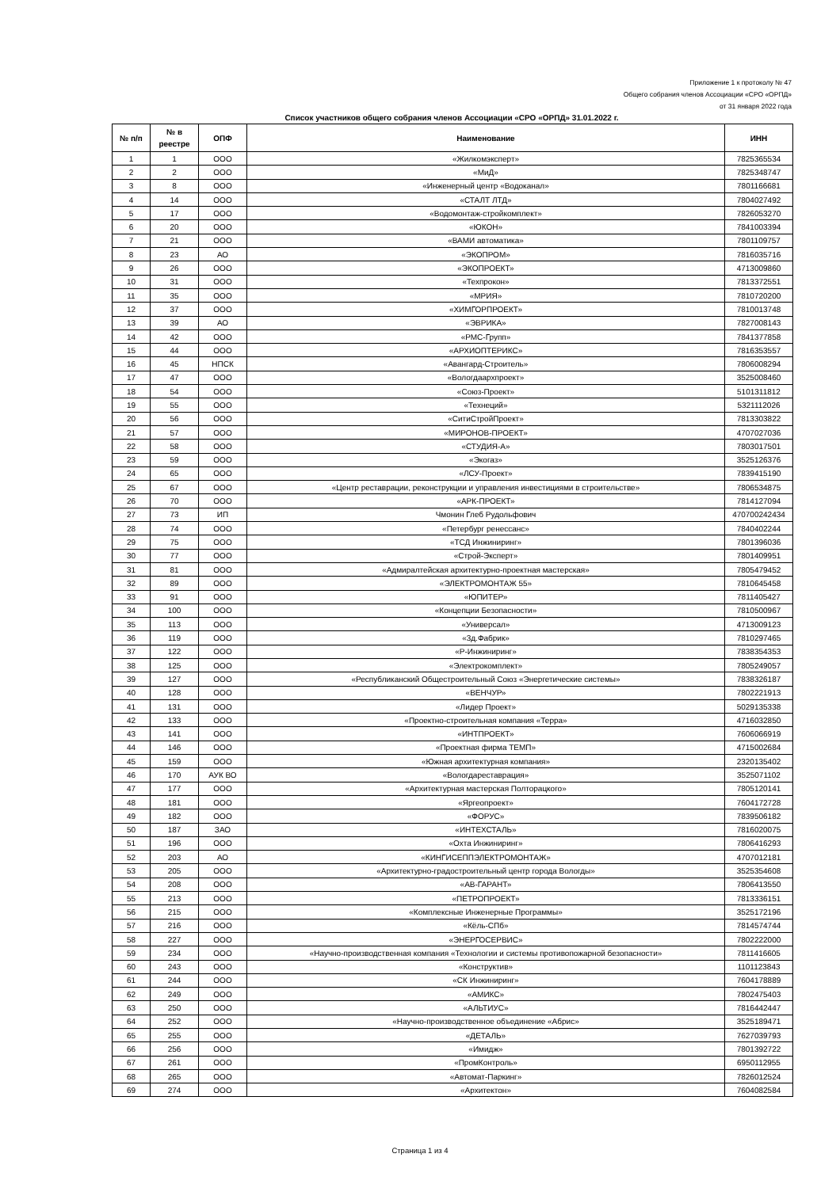Приложение 1 к протоколу № 47
Общего собрания членов Ассоциации «СРО «ОРПД»
от 31 января 2022 года
Список участников общего собрания членов Ассоциации «СРО «ОРПД» 31.01.2022 г.
| № п/п | № в реестре | ОПФ | Наименование | ИНН |
| --- | --- | --- | --- | --- |
| 1 | 1 | ООО | «Жилкомэксперт» | 7825365534 |
| 2 | 2 | ООО | «МиД» | 7825348747 |
| 3 | 8 | ООО | «Инженерный центр «Водоканал» | 7801166681 |
| 4 | 14 | ООО | «СТАЛТ ЛТД» | 7804027492 |
| 5 | 17 | ООО | «Водомонтаж-стройкомплект» | 7826053270 |
| 6 | 20 | ООО | «ЮКОН» | 7841003394 |
| 7 | 21 | ООО | «ВАМИ автоматика» | 7801109757 |
| 8 | 23 | АО | «ЭКОПРОМ» | 7816035716 |
| 9 | 26 | ООО | «ЭКОПРОЕКТ» | 4713009860 |
| 10 | 31 | ООО | «Техпрокон» | 7813372551 |
| 11 | 35 | ООО | «МРИЯ» | 7810720200 |
| 12 | 37 | ООО | «ХИМГОРПРОЕКТ» | 7810013748 |
| 13 | 39 | АО | «ЭВРИКА» | 7827008143 |
| 14 | 42 | ООО | «РМС-Групп» | 7841377858 |
| 15 | 44 | ООО | «АРХИОПТЕРИКС» | 7816353557 |
| 16 | 45 | НПСК | «Авангард-Строитель» | 7806008294 |
| 17 | 47 | ООО | «Вологдаархпроект» | 3525008460 |
| 18 | 54 | ООО | «Союз-Проект» | 5101311812 |
| 19 | 55 | ООО | «Технеций» | 5321112026 |
| 20 | 56 | ООО | «СитиСтройПроект» | 7813303822 |
| 21 | 57 | ООО | «МИРОНОВ-ПРОЕКТ» | 4707027036 |
| 22 | 58 | ООО | «СТУДИЯ-А» | 7803017501 |
| 23 | 59 | ООО | «Экогаз» | 3525126376 |
| 24 | 65 | ООО | «ЛСУ-Проект» | 7839415190 |
| 25 | 67 | ООО | «Центр реставрации, реконструкции и управления инвестициями в строительстве» | 7806534875 |
| 26 | 70 | ООО | «АРК-ПРОЕКТ» | 7814127094 |
| 27 | 73 | ИП | Чмонин Глеб Рудольфович | 470700242434 |
| 28 | 74 | ООО | «Петербург ренессанс» | 7840402244 |
| 29 | 75 | ООО | «ТСД Инжиниринг» | 7801396036 |
| 30 | 77 | ООО | «Строй-Эксперт» | 7801409951 |
| 31 | 81 | ООО | «Адмиралтейская архитектурно-проектная мастерская» | 7805479452 |
| 32 | 89 | ООО | «ЭЛЕКТРОМОНТАЖ 55» | 7810645458 |
| 33 | 91 | ООО | «ЮПИТЕР» | 7811405427 |
| 34 | 100 | ООО | «Концепции Безопасности» | 7810500967 |
| 35 | 113 | ООО | «Универсал» | 4713009123 |
| 36 | 119 | ООО | «3д.Фабрик» | 7810297465 |
| 37 | 122 | ООО | «Р-Инжиниринг» | 7838354353 |
| 38 | 125 | ООО | «Электрокомплект» | 7805249057 |
| 39 | 127 | ООО | «Республиканский Общестроительный Союз «Энергетические системы» | 7838326187 |
| 40 | 128 | ООО | «ВЕНЧУР» | 7802221913 |
| 41 | 131 | ООО | «Лидер Проект» | 5029135338 |
| 42 | 133 | ООО | «Проектно-строительная компания «Терра» | 4716032850 |
| 43 | 141 | ООО | «ИНТПРОЕКТ» | 7606066919 |
| 44 | 146 | ООО | «Проектная фирма ТЕМП» | 4715002684 |
| 45 | 159 | ООО | «Южная архитектурная компания» | 2320135402 |
| 46 | 170 | АУК ВО | «Вологдареставрация» | 3525071102 |
| 47 | 177 | ООО | «Архитектурная мастерская Полторацкого» | 7805120141 |
| 48 | 181 | ООО | «Яргеопроект» | 7604172728 |
| 49 | 182 | ООО | «ФОРУС» | 7839506182 |
| 50 | 187 | ЗАО | «ИНТЕХСТАЛЬ» | 7816020075 |
| 51 | 196 | ООО | «Охта Инжиниринг» | 7806416293 |
| 52 | 203 | АО | «КИНГИСЕППЭЛЕКТРОМОНТАЖ» | 4707012181 |
| 53 | 205 | ООО | «Архитектурно-градостроительный центр города Вологды» | 3525354608 |
| 54 | 208 | ООО | «АВ-ГАРАНТ» | 7806413550 |
| 55 | 213 | ООО | «ПЕТРОПРОЕКТ» | 7813336151 |
| 56 | 215 | ООО | «Комплексные Инженерные Программы» | 3525172196 |
| 57 | 216 | ООО | «Кёль-СПб» | 7814574744 |
| 58 | 227 | ООО | «ЭНЕРГОСЕРВИС» | 7802222000 |
| 59 | 234 | ООО | «Научно-производственная компания «Технологии и системы противопожарной безопасности» | 7811416605 |
| 60 | 243 | ООО | «Конструктив» | 1101123843 |
| 61 | 244 | ООО | «СК Инжиниринг» | 7604178889 |
| 62 | 249 | ООО | «АМИКС» | 7802475403 |
| 63 | 250 | ООО | «АЛЬТИУС» | 7816442447 |
| 64 | 252 | ООО | «Научно-производственное объединение «Абрис» | 3525189471 |
| 65 | 255 | ООО | «ДЕТАЛЬ» | 7627039793 |
| 66 | 256 | ООО | «Имидж» | 7801392722 |
| 67 | 261 | ООО | «ПромКонтроль» | 6950112955 |
| 68 | 265 | ООО | «Автомат-Паркинг» | 7826012524 |
| 69 | 274 | ООО | «Архитектон» | 7604082584 |
Страница 1 из 4